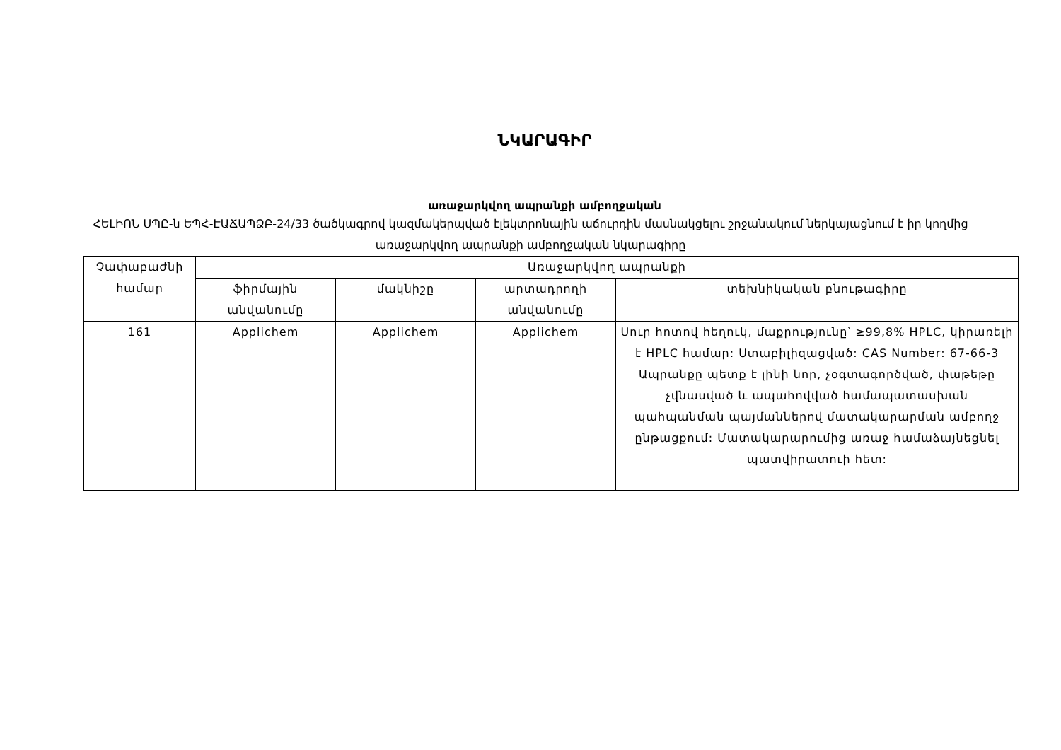ՆԿԱՐԱԳԻՐ
առաջարկվող ապրանքի ամբողջական
ՀԵԼԻՈՆ ՍՊԸ-ն ԵՊՀ-ԷԱՃԱՊՁԲ-24/33 ծածկագրով կազմակերպված էլեկտրոնային աճուրդին մասնակցելու շրջանակում ներկայացնում է իր կողմից առաջարկվող ապրանքի ամբողջական նկարագիրը
| Չափաբաժնի համար | Առաջարկվող ապրանքի | | | |
| --- | --- | --- | --- | --- |
| | ֆիրմային անվանումը | մակնիշը | արտադրողի անվանումը | տեխնիկական բնութագիրը |
| 161 | Applichem | Applichem | Applichem | Սուր հոտով հեղուկ, մաքրությունը՝ ≥99,8% HPLC, կիրառելի է HPLC համար: Ստաբիլիզացված: CAS Number: 67-66-3 Ապրանքը պետք է լինի նոր, չօգտագործված, փաթեթը չվնասված և ապահովված համապատասխան պահպանման պայմաններով մատակարարման ամբողջ ընթացքում: Մատակարարումից առաջ համաձայնեցնել պատվիրատուի հետ: |